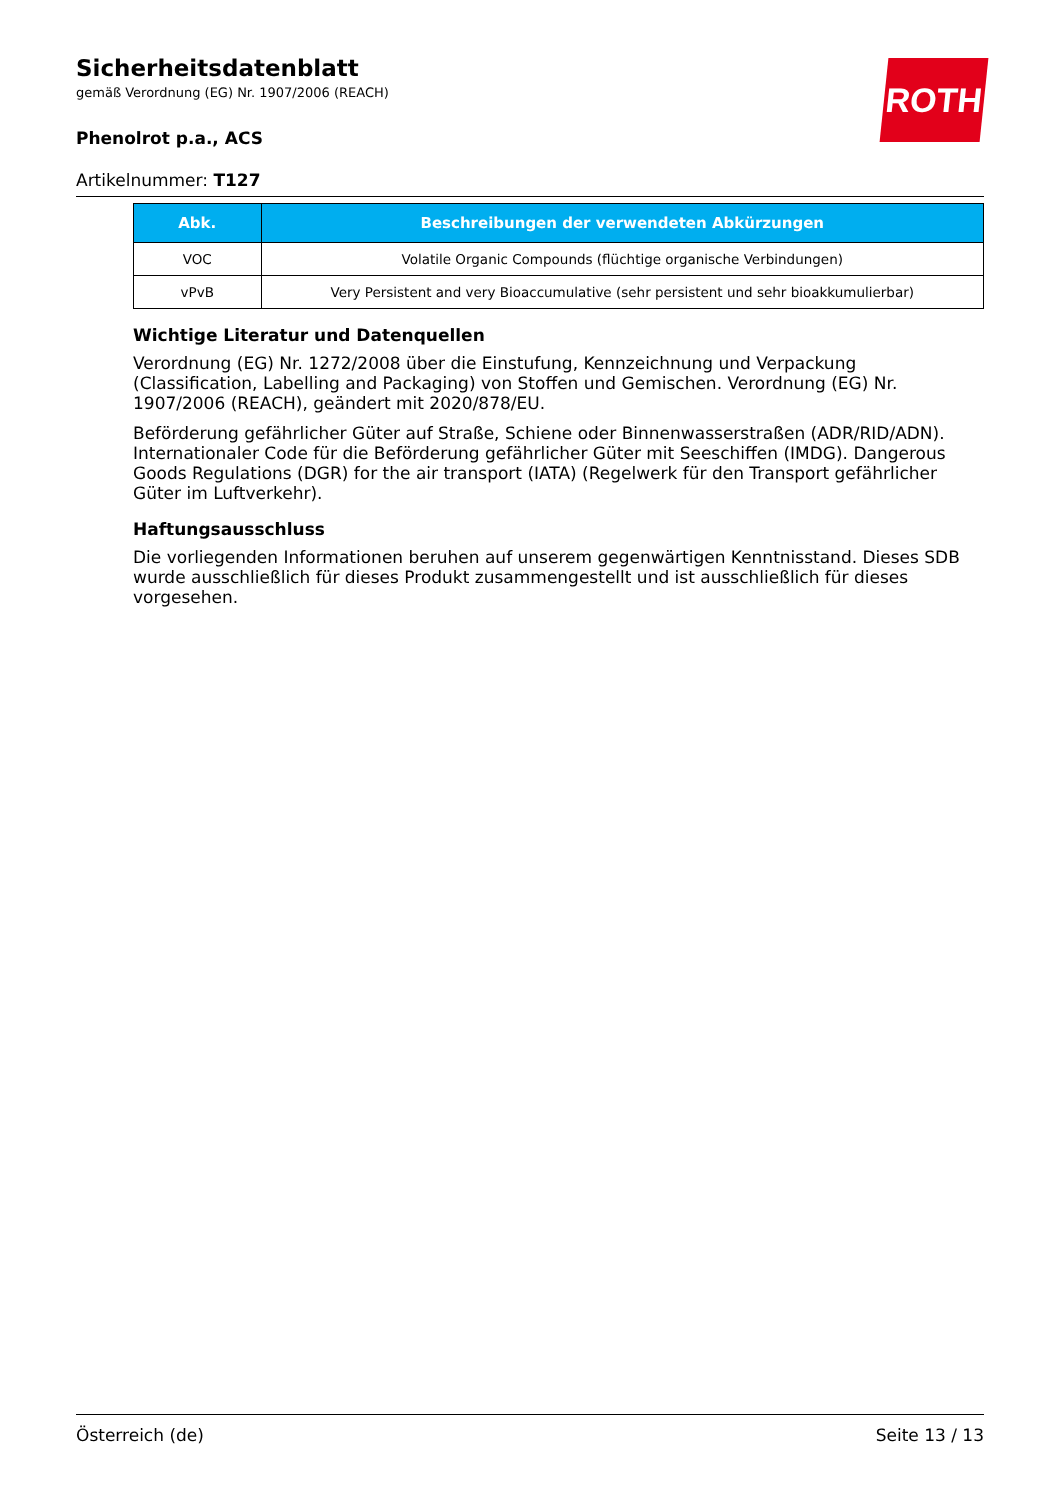Sicherheitsdatenblatt
gemäß Verordnung (EG) Nr. 1907/2006 (REACH)
ROTH
Phenolrot p.a., ACS
Artikelnummer: T127
| Abk. | Beschreibungen der verwendeten Abkürzungen |
| --- | --- |
| VOC | Volatile Organic Compounds (flüchtige organische Verbindungen) |
| vPvB | Very Persistent and very Bioaccumulative (sehr persistent und sehr bioakkumulierbar) |
Wichtige Literatur und Datenquellen
Verordnung (EG) Nr. 1272/2008 über die Einstufung, Kennzeichnung und Verpackung (Classification, Labelling and Packaging) von Stoffen und Gemischen. Verordnung (EG) Nr. 1907/2006 (REACH), geändert mit 2020/878/EU.
Beförderung gefährlicher Güter auf Straße, Schiene oder Binnenwasserstraßen (ADR/RID/ADN). Internationaler Code für die Beförderung gefährlicher Güter mit Seeschiffen (IMDG). Dangerous Goods Regulations (DGR) for the air transport (IATA) (Regelwerk für den Transport gefährlicher Güter im Luftverkehr).
Haftungsausschluss
Die vorliegenden Informationen beruhen auf unserem gegenwärtigen Kenntnisstand. Dieses SDB wurde ausschließlich für dieses Produkt zusammengestellt und ist ausschließlich für dieses vorgesehen.
Österreich (de) Seite 13 / 13